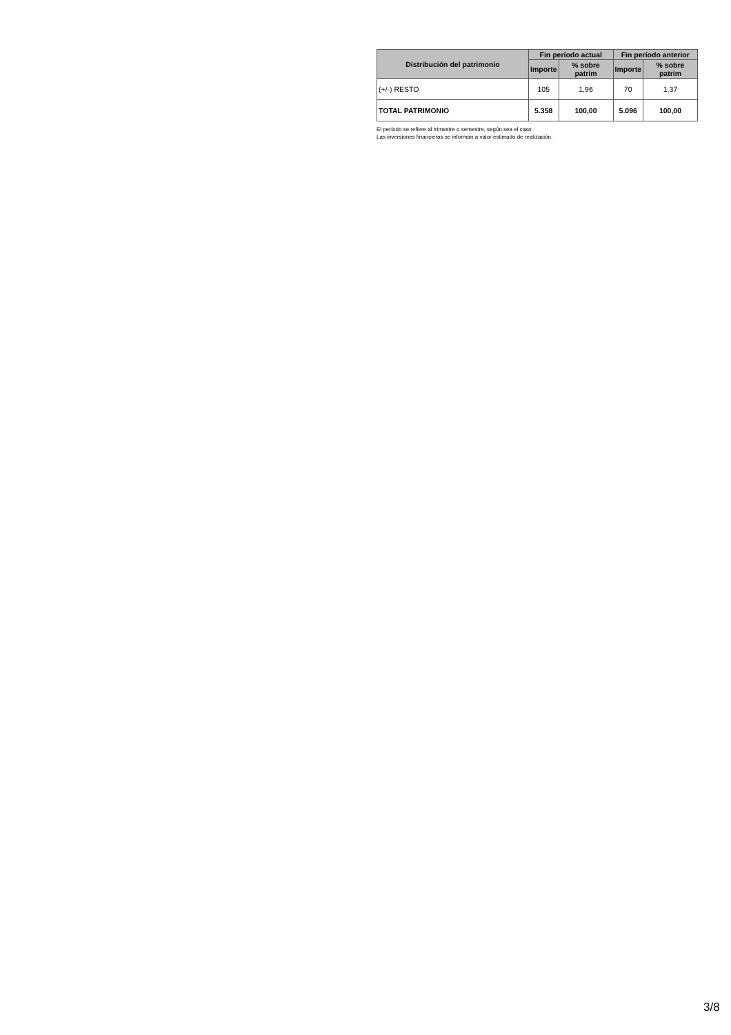| Distribución del patrimonio | Fin período actual | | Fin período anterior | |
| --- | --- | --- | --- | --- |
| | Importe | % sobre patrim | Importe | % sobre patrim |
| (+/-) RESTO | 105 | 1,96 | 70 | 1,37 |
| TOTAL PATRIMONIO | 5.358 | 100,00 | 5.096 | 100,00 |
El período se refiere al trimestre o semestre, según sea el caso.
Las inversiones financieras se informan a valor estimado de realización.
3/8